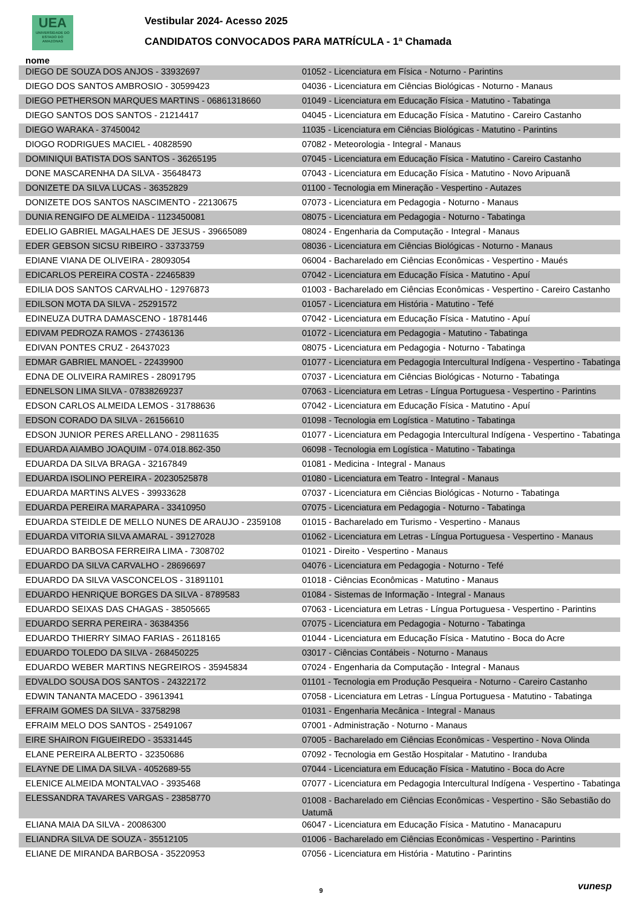UEA
UNIVERSIDADE DO ESTADO DO AMAZONAS
Vestibular 2024- Acesso 2025
CANDIDATOS CONVOCADOS PARA MATRÍCULA - 1ª Chamada
nome
| DIEGO DE SOUZA DOS ANJOS - 33932697 | 01052 - Licenciatura em Física - Noturno - Parintins |
| DIEGO DOS SANTOS AMBROSIO - 30599423 | 04036 - Licenciatura em Ciências Biológicas - Noturno - Manaus |
| DIEGO PETHERSON MARQUES MARTINS - 06861318660 | 01049 - Licenciatura em Educação Física - Matutino - Tabatinga |
| DIEGO SANTOS DOS SANTOS - 21214417 | 04045 - Licenciatura em Educação Física - Matutino - Careiro Castanho |
| DIEGO WARAKA - 37450042 | 11035 - Licenciatura em Ciências Biológicas - Matutino - Parintins |
| DIOGO RODRIGUES MACIEL - 40828590 | 07082 - Meteorologia - Integral - Manaus |
| DOMINIQUI BATISTA DOS SANTOS - 36265195 | 07045 - Licenciatura em Educação Física - Matutino - Careiro Castanho |
| DONE MASCARENHA DA SILVA - 35648473 | 07043 - Licenciatura em Educação Física - Matutino - Novo Aripuanã |
| DONIZETE DA SILVA LUCAS - 36352829 | 01100 - Tecnologia em Mineração - Vespertino - Autazes |
| DONIZETE DOS SANTOS NASCIMENTO - 22130675 | 07073 - Licenciatura em Pedagogia - Noturno - Manaus |
| DUNIA RENGIFO DE ALMEIDA - 1123450081 | 08075 - Licenciatura em Pedagogia - Noturno - Tabatinga |
| EDELIO GABRIEL MAGALHAES DE JESUS - 39665089 | 08024 - Engenharia da Computação - Integral - Manaus |
| EDER GEBSON SICSU RIBEIRO - 33733759 | 08036 - Licenciatura em Ciências Biológicas - Noturno - Manaus |
| EDIANE VIANA DE OLIVEIRA - 28093054 | 06004 - Bacharelado em Ciências Econômicas - Vespertino - Maués |
| EDICARLOS PEREIRA COSTA - 22465839 | 07042 - Licenciatura em Educação Física - Matutino - Apuí |
| EDILIA DOS SANTOS CARVALHO - 12976873 | 01003 - Bacharelado em Ciências Econômicas - Vespertino - Careiro Castanho |
| EDILSON MOTA DA SILVA - 25291572 | 01057 - Licenciatura em História - Matutino - Tefé |
| EDINEUZA DUTRA DAMASCENO - 18781446 | 07042 - Licenciatura em Educação Física - Matutino - Apuí |
| EDIVAM PEDROZA RAMOS - 27436136 | 01072 - Licenciatura em Pedagogia - Matutino - Tabatinga |
| EDIVAN PONTES CRUZ - 26437023 | 08075 - Licenciatura em Pedagogia - Noturno - Tabatinga |
| EDMAR GABRIEL MANOEL - 22439900 | 01077 - Licenciatura em Pedagogia Intercultural Indígena - Vespertino - Tabatinga |
| EDNA DE OLIVEIRA RAMIRES - 28091795 | 07037 - Licenciatura em Ciências Biológicas - Noturno - Tabatinga |
| EDNELSON LIMA SILVA - 07838269237 | 07063 - Licenciatura em Letras - Língua Portuguesa - Vespertino - Parintins |
| EDSON CARLOS ALMEIDA LEMOS - 31788636 | 07042 - Licenciatura em Educação Física - Matutino - Apuí |
| EDSON CORADO DA SILVA - 26156610 | 01098 - Tecnologia em Logística - Matutino - Tabatinga |
| EDSON JUNIOR PERES ARELLANO - 29811635 | 01077 - Licenciatura em Pedagogia Intercultural Indígena - Vespertino - Tabatinga |
| EDUARDA AIAMBO JOAQUIM - 074.018.862-350 | 06098 - Tecnologia em Logística - Matutino - Tabatinga |
| EDUARDA DA SILVA BRAGA - 32167849 | 01081 - Medicina - Integral - Manaus |
| EDUARDA ISOLINO PEREIRA - 20230525878 | 01080 - Licenciatura em Teatro - Integral - Manaus |
| EDUARDA MARTINS ALVES - 39933628 | 07037 - Licenciatura em Ciências Biológicas - Noturno - Tabatinga |
| EDUARDA PEREIRA MARAPARA - 33410950 | 07075 - Licenciatura em Pedagogia - Noturno - Tabatinga |
| EDUARDA STEIDLE DE MELLO NUNES DE ARAUJO - 2359108 | 01015 - Bacharelado em Turismo - Vespertino - Manaus |
| EDUARDA VITORIA SILVA AMARAL - 39127028 | 01062 - Licenciatura em Letras - Língua Portuguesa - Vespertino - Manaus |
| EDUARDO BARBOSA FERREIRA LIMA - 7308702 | 01021 - Direito - Vespertino - Manaus |
| EDUARDO DA SILVA CARVALHO - 28696697 | 04076 - Licenciatura em Pedagogia - Noturno - Tefé |
| EDUARDO DA SILVA VASCONCELOS - 31891101 | 01018 - Ciências Econômicas - Matutino - Manaus |
| EDUARDO HENRIQUE BORGES DA SILVA - 8789583 | 01084 - Sistemas de Informação - Integral - Manaus |
| EDUARDO SEIXAS DAS CHAGAS - 38505665 | 07063 - Licenciatura em Letras - Língua Portuguesa - Vespertino - Parintins |
| EDUARDO SERRA PEREIRA - 36384356 | 07075 - Licenciatura em Pedagogia - Noturno - Tabatinga |
| EDUARDO THIERRY SIMAO FARIAS - 26118165 | 01044 - Licenciatura em Educação Física - Matutino - Boca do Acre |
| EDUARDO TOLEDO DA SILVA - 268450225 | 03017 - Ciências Contábeis - Noturno - Manaus |
| EDUARDO WEBER MARTINS NEGREIROS - 35945834 | 07024 - Engenharia da Computação - Integral - Manaus |
| EDVALDO SOUSA DOS SANTOS - 24322172 | 01101 - Tecnologia em Produção Pesqueira - Noturno - Careiro Castanho |
| EDWIN TANANTA MACEDO - 39613941 | 07058 - Licenciatura em Letras - Língua Portuguesa - Matutino - Tabatinga |
| EFRAIM GOMES DA SILVA - 33758298 | 01031 - Engenharia Mecânica - Integral - Manaus |
| EFRAIM MELO DOS SANTOS - 25491067 | 07001 - Administração - Noturno - Manaus |
| EIRE SHAIRON FIGUEIREDO - 35331445 | 07005 - Bacharelado em Ciências Econômicas - Vespertino - Nova Olinda |
| ELANE PEREIRA ALBERTO - 32350686 | 07092 - Tecnologia em Gestão Hospitalar - Matutino - Iranduba |
| ELAYNE DE LIMA DA SILVA - 4052689-55 | 07044 - Licenciatura em Educação Física - Matutino - Boca do Acre |
| ELENICE ALMEIDA MONTALVAO - 3935468 | 07077 - Licenciatura em Pedagogia Intercultural Indígena - Vespertino - Tabatinga |
| ELESSANDRA TAVARES VARGAS - 23858770 | 01008 - Bacharelado em Ciências Econômicas - Vespertino - São Sebastião do Uatumã |
| ELIANA MAIA DA SILVA - 20086300 | 06047 - Licenciatura em Educação Física - Matutino - Manacapuru |
| ELIANDRA SILVA DE SOUZA - 35512105 | 01006 - Bacharelado em Ciências Econômicas - Vespertino - Parintins |
| ELIANE DE MIRANDA BARBOSA - 35220953 | 07056 - Licenciatura em História - Matutino - Parintins |
9 vunesp